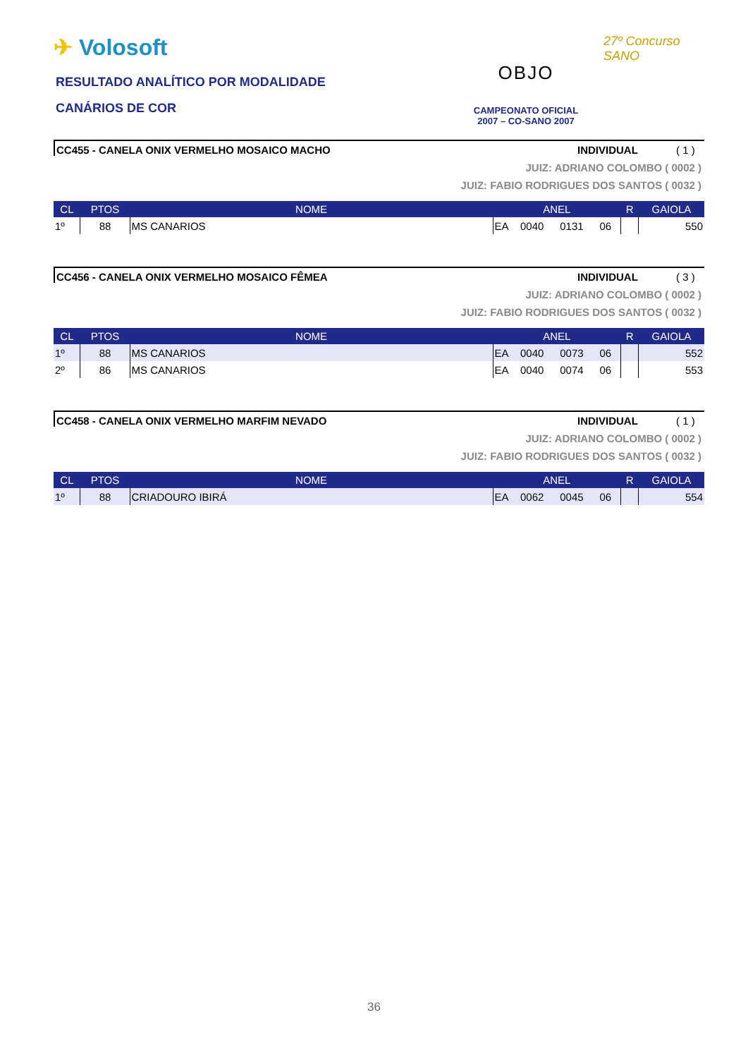✈ Volosoft
RESULTADO ANALÍTICO POR MODALIDADE
CANÁRIOS DE COR
OBJO
CAMPEONATO OFICIAL
2007 – CO-SANO 2007
27º Concurso SANO
CC455 - CANELA ONIX VERMELHO MOSAICO MACHO
INDIVIDUAL ( 1 )
JUIZ: ADRIANO COLOMBO ( 0002 )
JUIZ: FABIO RODRIGUES DOS SANTOS ( 0032 )
| CL | PTOS | NOME | ANEL | | | | R | GAIOLA |
| --- | --- | --- | --- | --- | --- | --- | --- | --- |
| 1º | 88 | MS CANARIOS | EA | 0040 | 0131 | 06 | | 550 |
CC456 - CANELA ONIX VERMELHO MOSAICO FÊMEA
INDIVIDUAL ( 3 )
JUIZ: ADRIANO COLOMBO ( 0002 )
JUIZ: FABIO RODRIGUES DOS SANTOS ( 0032 )
| CL | PTOS | NOME | ANEL | | | | R | GAIOLA |
| --- | --- | --- | --- | --- | --- | --- | --- | --- |
| 1º | 88 | MS CANARIOS | EA | 0040 | 0073 | 06 | | 552 |
| 2º | 86 | MS CANARIOS | EA | 0040 | 0074 | 06 | | 553 |
CC458 - CANELA ONIX VERMELHO MARFIM NEVADO
INDIVIDUAL ( 1 )
JUIZ: ADRIANO COLOMBO ( 0002 )
JUIZ: FABIO RODRIGUES DOS SANTOS ( 0032 )
| CL | PTOS | NOME | ANEL | | | | R | GAIOLA |
| --- | --- | --- | --- | --- | --- | --- | --- | --- |
| 1º | 88 | CRIADOURO IBIRÁ | EA | 0062 | 0045 | 06 | | 554 |
36